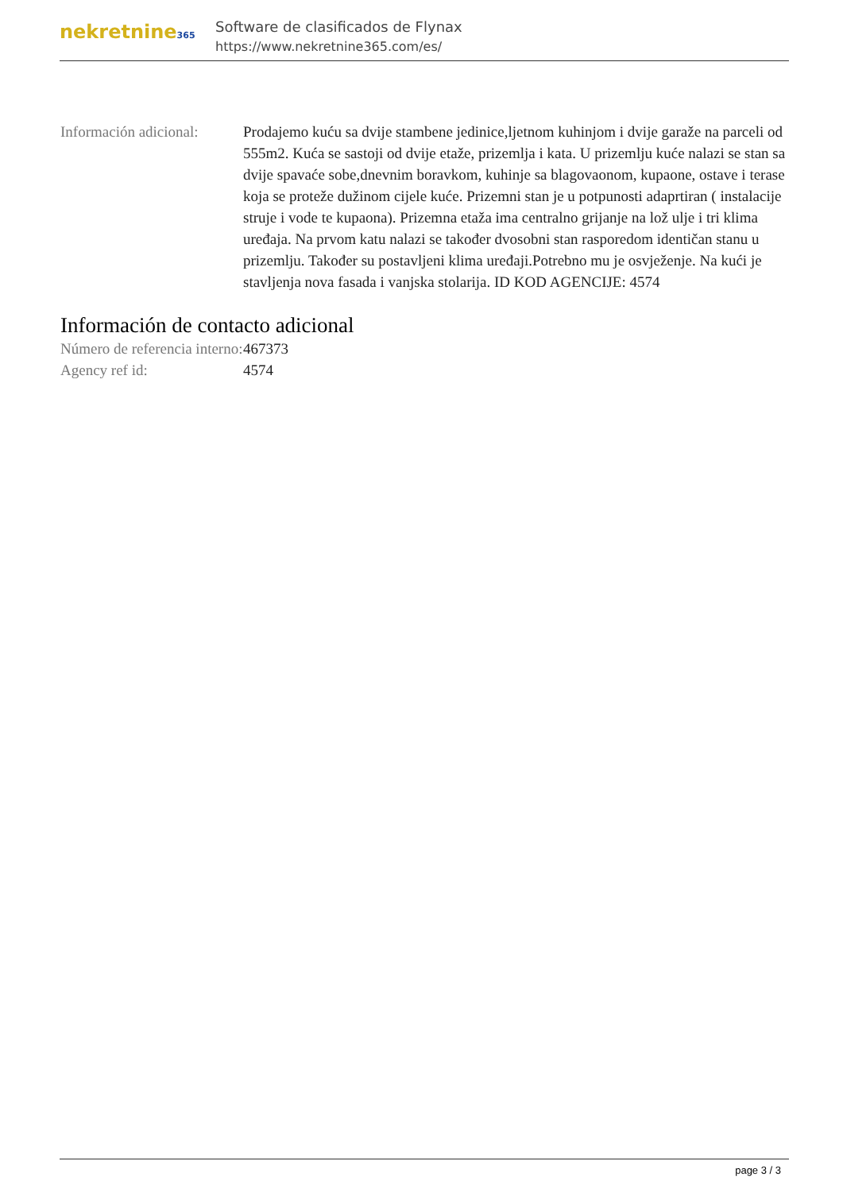nekretnine365
Software de clasificados de Flynax
https://www.nekretnine365.com/es/
Información adicional:
Prodajemo kuću sa dvije stambene jedinice,ljetnom kuhinjom i dvije garaže na parceli od 555m2. Kuća se sastoji od dvije etaže, prizemlja i kata. U prizemlju kuće nalazi se stan sa dvije spavaće sobe,dnevnim boravkom, kuhinje sa blagovaonom, kupaone, ostave i terase koja se proteže dužinom cijele kuće. Prizemni stan je u potpunosti adaprtiran ( instalacije struje i vode te kupaona). Prizemna etaža ima centralno grijanje na lož ulje i tri klima uređaja. Na prvom katu nalazi se također dvosobni stan rasporedom identičan stanu u prizemlju. Također su postavljeni klima uređaji.Potrebno mu je osvježenje. Na kući je stavljenja nova fasada i vanjska stolarija. ID KOD AGENCIJE: 4574
Información de contacto adicional
Número de referencia interno:
467373
Agency ref id: 4574
page 3 / 3